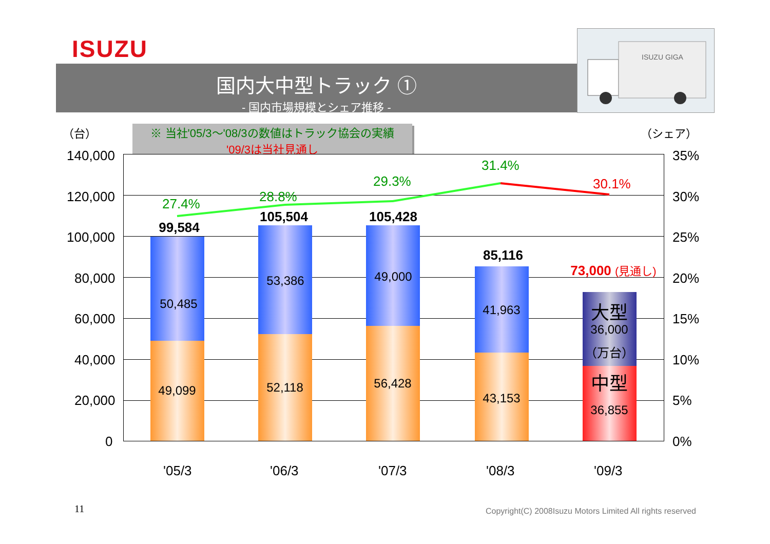ISUZU
国内大中型トラック ①
- 国内市場規模とシェア推移 -
ISUZU GIGA
※ 当社'05/3～'08/3の数値はトラック協会の実績
'09/3は当社見通し
（台） （シェア）
140,000
120,000
100,000
80,000
60,000
40,000
20,000
0
35%
30%
25%
20%
15%
10%
5%
0%
27.4% 28.8%
29.3%
31.4%
30.1%
99,584
105,504 105,428
85,116
73,000 (見通し)
50,485
49,099
53,386
52,118
49,000
56,428
41,963
43,153
大型
36,000
（万台）
中型
36,855
'05/3 '06/3 '07/3 '08/3 '09/3
11
Copyright(C) 2008Isuzu Motors Limited All rights reserved